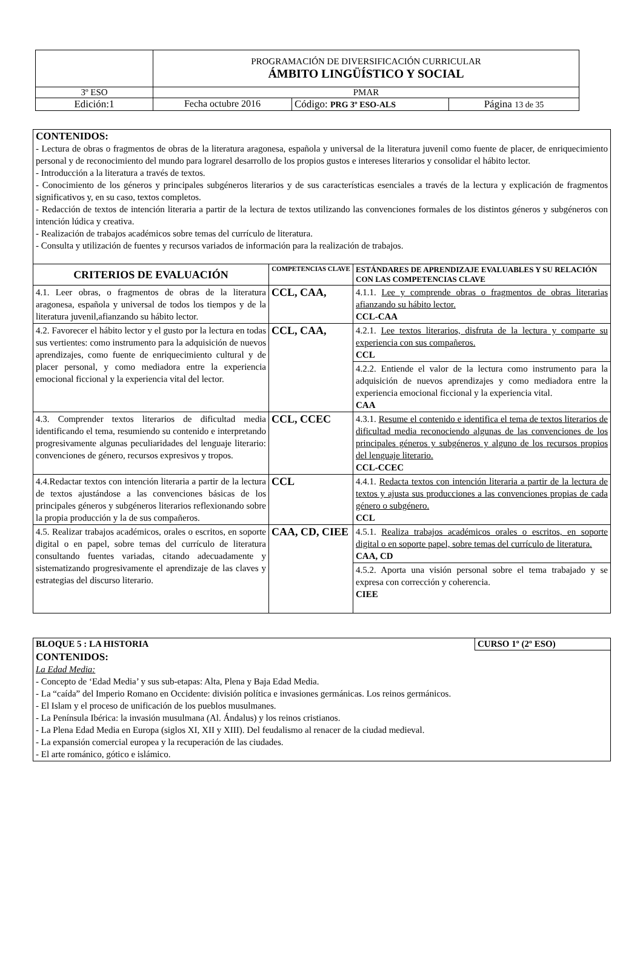| | PROGRAMACIÓN DE DIVERSIFICACIÓN CURRICULAR ÁMBITO LINGÜÍSTICO Y SOCIAL | | |
| 3º ESO | PMAR | | |
| Edición:1 | Fecha octubre 2016 | Código: PRG 3º ESO-ALS | Página 13 de 35 |
| CONTENIDOS: - Lectura de obras o fragmentos de obras de la literatura aragonesa, española y universal de la literatura juvenil como fuente de placer, de enriquecimiento personal y de reconocimiento del mundo para lograrel desarrollo de los propios gustos e intereses literarios y consolidar el hábito lector. - Introducción a la literatura a través de textos. - Conocimiento de los géneros y principales subgéneros literarios y de sus características esenciales a través de la lectura y explicación de fragmentos significativos y, en su caso, textos completos. - Redacción de textos de intención literaria a partir de la lectura de textos utilizando las convenciones formales de los distintos géneros y subgéneros con intención lúdica y creativa. - Realización de trabajos académicos sobre temas del currículo de literatura. - Consulta y utilización de fuentes y recursos variados de información para la realización de trabajos. | | |
| CRITERIOS DE EVALUACIÓN | COMPETENCIAS CLAVE | ESTÁNDARES DE APRENDIZAJE EVALUABLES Y SU RELACIÓN CON LAS COMPETENCIAS CLAVE |
| 4.1. Leer obras, o fragmentos de obras de la literatura aragonesa, española y universal de todos los tiempos y de la literatura juvenil,afianzando su hábito lector. | CCL, CAA, | 4.1.1. Lee y comprende obras o fragmentos de obras literarias afianzando su hábito lector. CCL-CAA |
| 4.2. Favorecer el hábito lector y el gusto por la lectura en todas sus vertientes: como instrumento para la adquisición de nuevos aprendizajes, como fuente de enriquecimiento cultural y de placer personal, y como mediadora entre la experiencia emocional ficcional y la experiencia vital del lector. | CCL, CAA, | 4.2.1. Lee textos literarios, disfruta de la lectura y comparte su experiencia con sus compañeros. CCL |
| | | 4.2.2. Entiende el valor de la lectura como instrumento para la adquisición de nuevos aprendizajes y como mediadora entre la experiencia emocional ficcional y la experiencia vital. CAA |
| 4.3. Comprender textos literarios de dificultad media identificando el tema, resumiendo su contenido e interpretando progresivamente algunas peculiaridades del lenguaje literario: convenciones de género, recursos expresivos y tropos. | CCL, CCEC | 4.3.1. Resume el contenido e identifica el tema de textos literarios de dificultad media reconociendo algunas de las convenciones de los principales géneros y subgéneros y alguno de los recursos propios del lenguaje literario. CCL-CCEC |
| 4.4.Redactar textos con intención literaria a partir de la lectura de textos ajustándose a las convenciones básicas de los principales géneros y subgéneros literarios reflexionando sobre la propia producción y la de sus compañeros. | CCL | 4.4.1. Redacta textos con intención literaria a partir de la lectura de textos y ajusta sus producciones a las convenciones propias de cada género o subgénero. CCL |
| 4.5. Realizar trabajos académicos, orales o escritos, en soporte digital o en papel, sobre temas del currículo de literatura consultando fuentes variadas, citando adecuadamente y sistematizando progresivamente el aprendizaje de las claves y estrategias del discurso literario. | CAA, CD, CIEE | 4.5.1. Realiza trabajos académicos orales o escritos, en soporte digital o en soporte papel, sobre temas del currículo de literatura. CAA, CD |
| | | 4.5.2. Aporta una visión personal sobre el tema trabajado y se expresa con corrección y coherencia. CIEE |
| BLOQUE 5 : LA HISTORIA | CURSO 1º (2º ESO) |
| CONTENIDOS: La Edad Media: - Concepto de ‘Edad Media’ y sus sub-etapas: Alta, Plena y Baja Edad Media. - La “caída” del Imperio Romano en Occidente: división política e invasiones germánicas. Los reinos germánicos. - El Islam y el proceso de unificación de los pueblos musulmanes. - La Península Ibérica: la invasión musulmana (Al. Ándalus) y los reinos cristianos. - La Plena Edad Media en Europa (siglos XI, XII y XIII). Del feudalismo al renacer de la ciudad medieval. - La expansión comercial europea y la recuperación de las ciudades. - El arte románico, gótico e islámico. | |